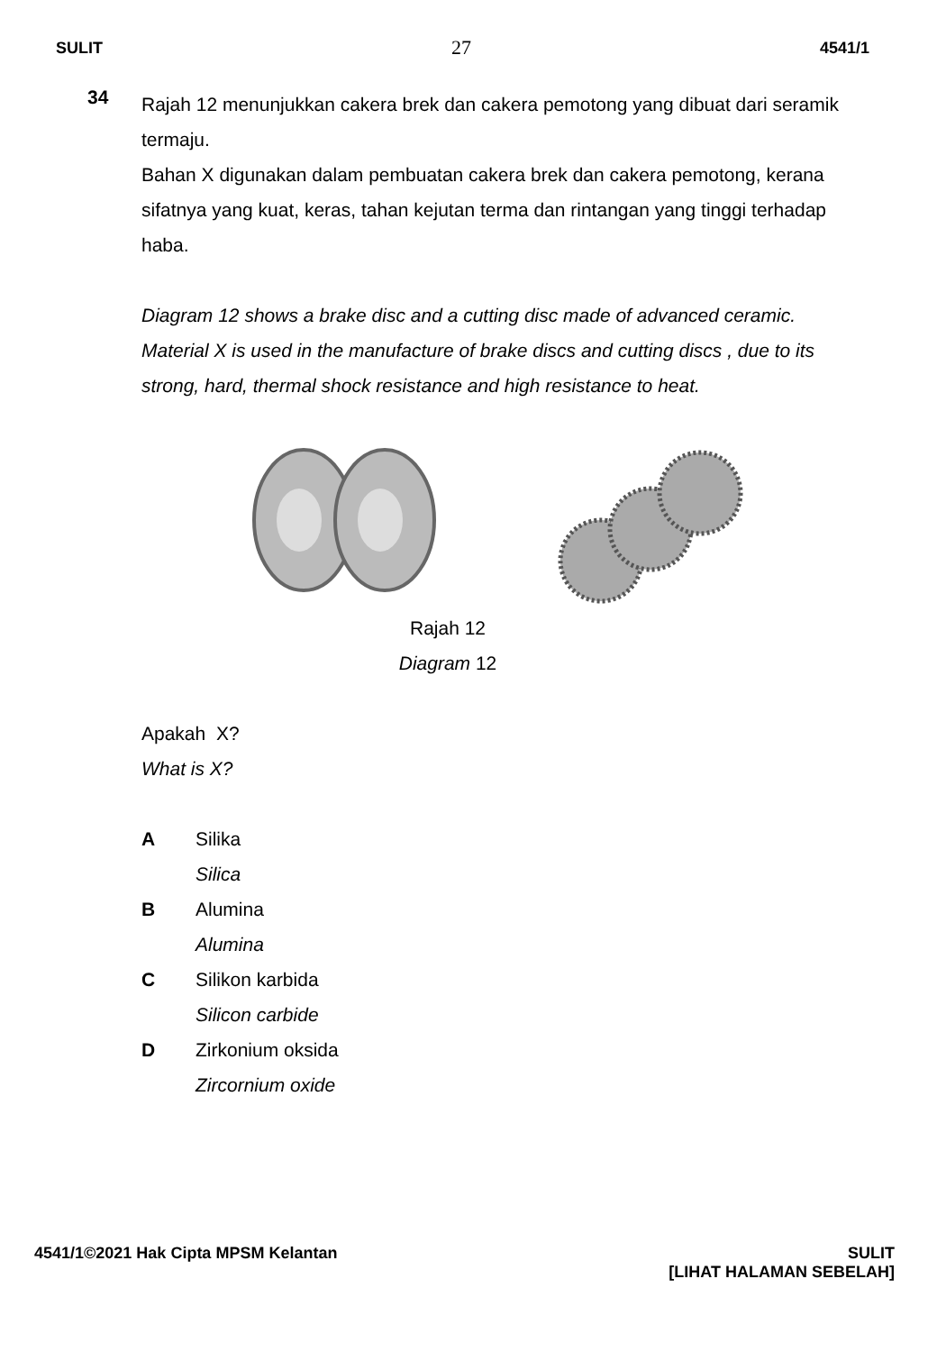SULIT 27 4541/1
34
Rajah 12 menunjukkan cakera brek dan cakera pemotong yang dibuat dari seramik termaju.
Bahan X digunakan dalam pembuatan cakera brek dan cakera pemotong, kerana sifatnya yang kuat, keras, tahan kejutan terma dan rintangan yang tinggi terhadap haba.
Diagram 12 shows a brake disc and a cutting disc made of advanced ceramic. Material X is used in the manufacture of brake discs and cutting discs , due to its strong, hard, thermal shock resistance and high resistance to heat.
Rajah 12
Diagram 12
Apakah X?
What is X?
A Silika
Silica
B Alumina
Alumina
C Silikon karbida
Silicon carbide
D Zirkonium oksida
Zircornium oxide
4541/1©2021 Hak Cipta MPSM Kelantan SULIT
[LIHAT HALAMAN SEBELAH]